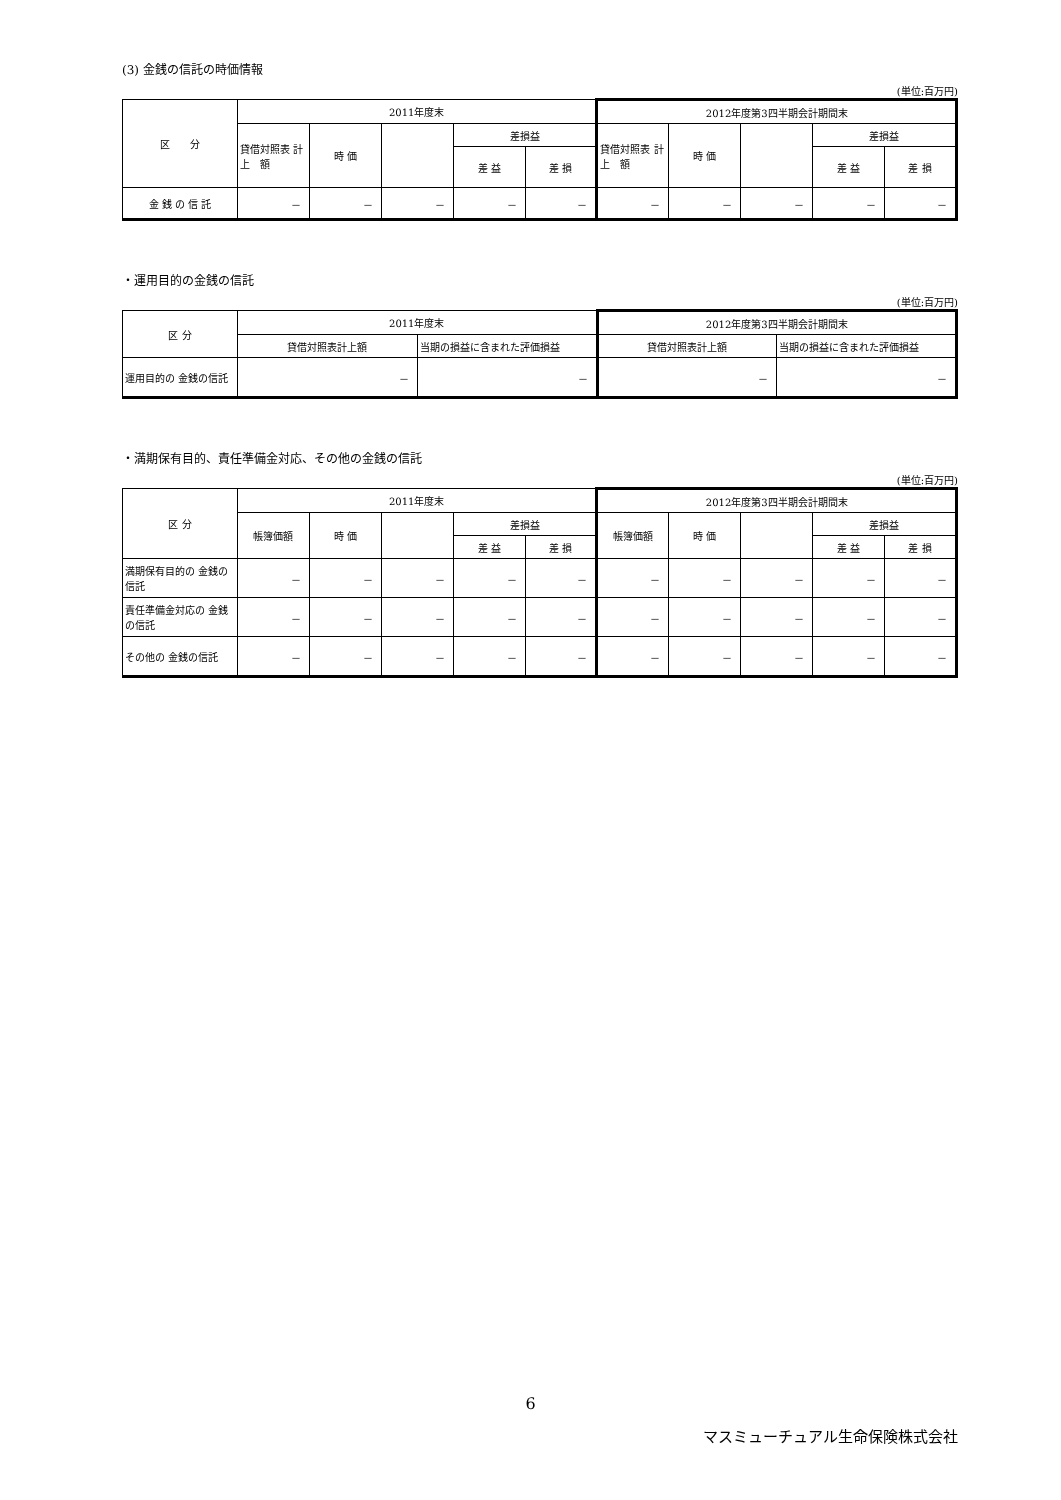(3) 金銭の信託の時価情報
(単位:百万円)
| 区 分 | 2011年度末 | | | | | 2012年度第3四半期会計期間末 | | | | |
| --- | --- | --- | --- | --- | --- | --- | --- | --- | --- | --- |
| | 貸借対照表 計 上 額 | 時 価 | | 差損益 | | 貸借対照表 計 上 額 | 時 価 | | 差損益 | |
| | | | | 差 益 | 差 損 | | | | 差 益 | 差 損 |
| 金 銭 の 信 託 | － | － | － | － | － | － | － | － | － | － |
・運用目的の金銭の信託
(単位:百万円)
| 区 分 | 2011年度末 | | 2012年度第3四半期会計期間末 | |
| --- | --- | --- | --- | --- |
| | 貸借対照表計上額 | 当期の損益に含まれた評価損益 | 貸借対照表計上額 | 当期の損益に含まれた評価損益 |
| 運用目的の 金銭の信託 | － | － | － | － |
・満期保有目的、責任準備金対応、その他の金銭の信託
(単位:百万円)
| 区 分 | 2011年度末 | | | | | 2012年度第3四半期会計期間末 | | | | |
| --- | --- | --- | --- | --- | --- | --- | --- | --- | --- | --- |
| | 帳簿価額 | 時 価 | | 差損益 | | 帳簿価額 | 時 価 | | 差損益 | |
| | | | | 差 益 | 差 損 | | | | 差 益 | 差 損 |
| 満期保有目的の 金銭の信託 | － | － | － | － | － | － | － | － | － | － |
| 責任準備金対応の 金銭の信託 | － | － | － | － | － | － | － | － | － | － |
| その他の 金銭の信託 | － | － | － | － | － | － | － | － | － | － |
6
マスミューチュアル生命保険株式会社